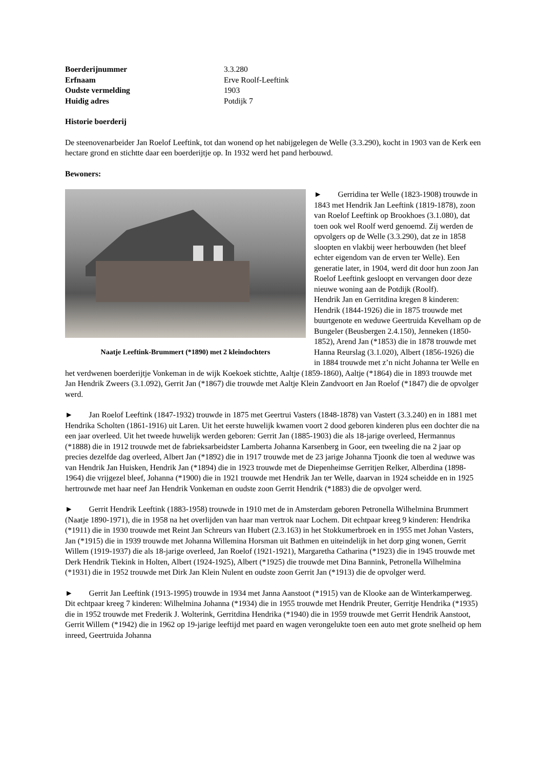Boerderijnummer 3.3.280
Erfnaam Erve Roolf-Leeftink
Oudste vermelding 1903
Huidig adres Potdijk 7
Historie boerderij
De steenovenarbeider Jan Roelof Leeftink, tot dan wonend op het nabijgelegen de Welle (3.3.290), kocht in 1903 van de Kerk een hectare grond en stichtte daar een boerderijtje op. In 1932 werd het pand herbouwd.
Bewoners:
Naatje Leeftink-Brummert (*1890) met 2 kleindochters
► Gerridina ter Welle (1823-1908) trouwde in 1843 met Hendrik Jan Leeftink (1819-1878), zoon van Roelof Leeftink op Brookhoes (3.1.080), dat toen ook wel Roolf werd genoemd. Zij werden de opvolgers op de Welle (3.3.290), dat ze in 1858 sloopten en vlakbij weer herbouwden (het bleef echter eigendom van de erven ter Welle). Een generatie later, in 1904, werd dit door hun zoon Jan Roelof Leeftink gesloopt en vervangen door deze nieuwe woning aan de Potdijk (Roolf).
Hendrik Jan en Gerritdina kregen 8 kinderen: Hendrik (1844-1926) die in 1875 trouwde met buurtgenote en weduwe Geertruida Kevelham op de Bungeler (Beusbergen 2.4.150), Jenneken (1850-1852), Arend Jan (*1853) die in 1878 trouwde met Hanna Reurslag (3.1.020), Albert (1856-1926) die in 1884 trouwde met z’n nicht Johanna ter Welle en het verdwenen boerderijtje Vonkeman in de wijk Koekoek stichtte, Aaltje (1859-1860), Aaltje (*1864) die in 1893 trouwde met Jan Hendrik Zweers (3.1.092), Gerrit Jan (*1867) die trouwde met Aaltje Klein Zandvoort en Jan Roelof (*1847) die de opvolger werd.
► Jan Roelof Leeftink (1847-1932) trouwde in 1875 met Geertrui Vasters (1848-1878) van Vastert (3.3.240) en in 1881 met Hendrika Scholten (1861-1916) uit Laren. Uit het eerste huwelijk kwamen voort 2 dood geboren kinderen plus een dochter die na een jaar overleed. Uit het tweede huwelijk werden geboren: Gerrit Jan (1885-1903) die als 18-jarige overleed, Hermannus (*1888) die in 1912 trouwde met de fabrieksarbeidster Lamberta Johanna Karsenberg in Goor, een tweeling die na 2 jaar op precies dezelfde dag overleed, Albert Jan (*1892) die in 1917 trouwde met de 23 jarige Johanna Tjoonk die toen al weduwe was van Hendrik Jan Huisken, Hendrik Jan (*1894) die in 1923 trouwde met de Diepenheimse Gerritjen Relker, Alberdina (1898-1964) die vrijgezel bleef, Johanna (*1900) die in 1921 trouwde met Hendrik Jan ter Welle, daarvan in 1924 scheidde en in 1925 hertrouwde met haar neef Jan Hendrik Vonkeman en oudste zoon Gerrit Hendrik (*1883) die de opvolger werd.
► Gerrit Hendrik Leeftink (1883-1958) trouwde in 1910 met de in Amsterdam geboren Petronella Wilhelmina Brummert (Naatje 1890-1971), die in 1958 na het overlijden van haar man vertrok naar Lochem. Dit echtpaar kreeg 9 kinderen: Hendrika (*1911) die in 1930 trouwde met Reint Jan Schreurs van Hubert (2.3.163) in het Stokkumerbroek en in 1955 met Johan Vasters, Jan (*1915) die in 1939 trouwde met Johanna Willemina Horsman uit Bathmen en uiteindelijk in het dorp ging wonen, Gerrit Willem (1919-1937) die als 18-jarige overleed, Jan Roelof (1921-1921), Margaretha Catharina (*1923) die in 1945 trouwde met Derk Hendrik Tiekink in Holten, Albert (1924-1925), Albert (*1925) die trouwde met Dina Bannink, Petronella Wilhelmina (*1931) die in 1952 trouwde met Dirk Jan Klein Nulent en oudste zoon Gerrit Jan (*1913) die de opvolger werd.
► Gerrit Jan Leeftink (1913-1995) trouwde in 1934 met Janna Aanstoot (*1915) van de Klooke aan de Winterkamperweg. Dit echtpaar kreeg 7 kinderen: Wilhelmina Johanna (*1934) die in 1955 trouwde met Hendrik Preuter, Gerritje Hendrika (*1935) die in 1952 trouwde met Frederik J. Wolterink, Gerritdina Hendrika (*1940) die in 1959 trouwde met Gerrit Hendrik Aanstoot, Gerrit Willem (*1942) die in 1962 op 19-jarige leeftijd met paard en wagen verongelukte toen een auto met grote snelheid op hem inreed, Geertruida Johanna